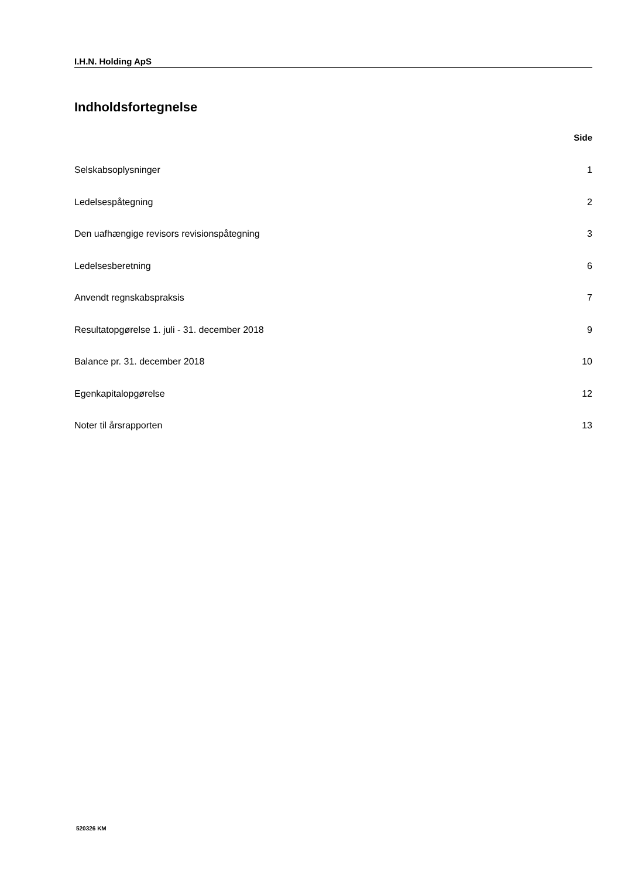I.H.N. Holding ApS
Indholdsfortegnelse
Side
Selskabsoplysninger 1
Ledelsespåtegning 2
Den uafhængige revisors revisionspåtegning 3
Ledelsesberetning 6
Anvendt regnskabspraksis 7
Resultatopgørelse 1. juli - 31. december 2018 9
Balance pr. 31. december 2018 10
Egenkapitalopgørelse 12
Noter til årsrapporten 13
520326 KM